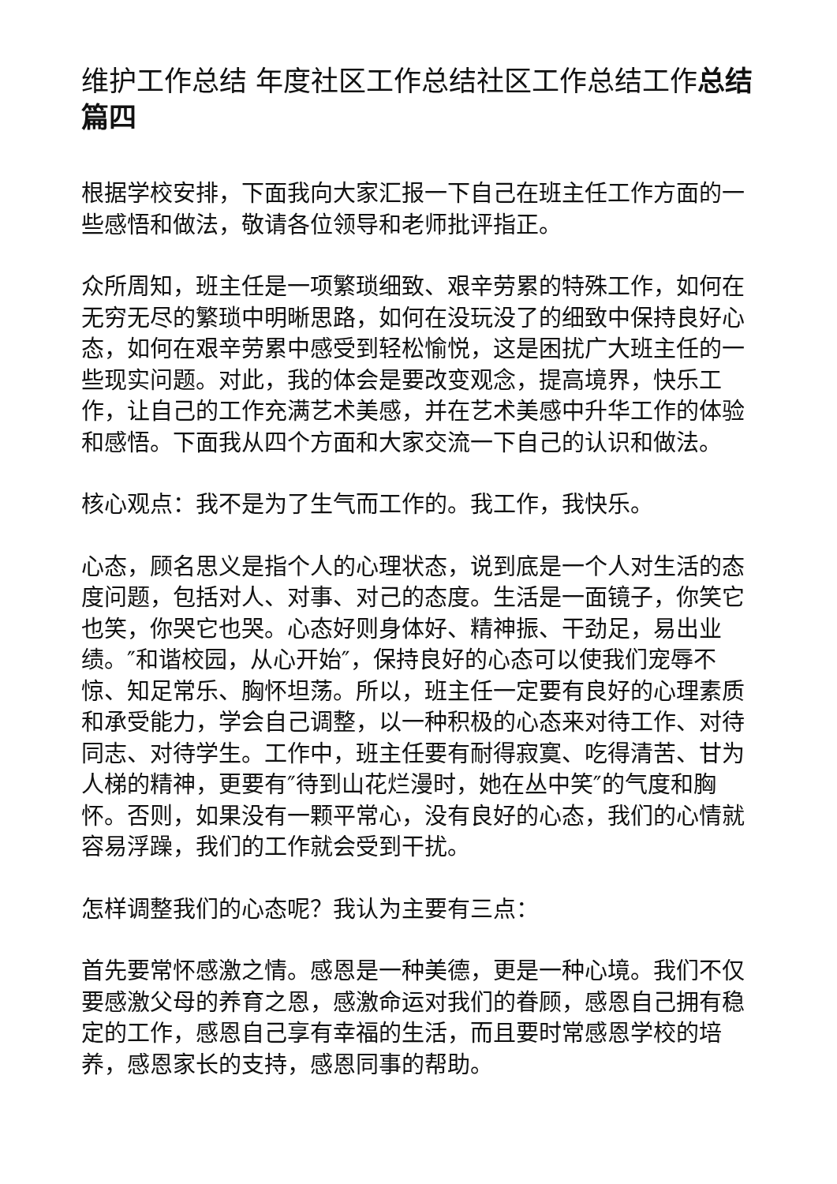维护工作总结 年度社区工作总结社区工作总结工作总结篇四
根据学校安排，下面我向大家汇报一下自己在班主任工作方面的一些感悟和做法，敬请各位领导和老师批评指正。
众所周知，班主任是一项繁琐细致、艰辛劳累的特殊工作，如何在无穷无尽的繁琐中明晰思路，如何在没玩没了的细致中保持良好心态，如何在艰辛劳累中感受到轻松愉悦，这是困扰广大班主任的一些现实问题。对此，我的体会是要改变观念，提高境界，快乐工作，让自己的工作充满艺术美感，并在艺术美感中升华工作的体验和感悟。下面我从四个方面和大家交流一下自己的认识和做法。
核心观点：我不是为了生气而工作的。我工作，我快乐。
心态，顾名思义是指个人的心理状态，说到底是一个人对生活的态度问题，包括对人、对事、对己的态度。生活是一面镜子，你笑它也笑，你哭它也哭。心态好则身体好、精神振、干劲足，易出业绩。″和谐校园，从心开始″，保持良好的心态可以使我们宠辱不惊、知足常乐、胸怀坦荡。所以，班主任一定要有良好的心理素质和承受能力，学会自己调整，以一种积极的心态来对待工作、对待同志、对待学生。工作中，班主任要有耐得寂寞、吃得清苦、甘为人梯的精神，更要有″待到山花烂漫时，她在丛中笑″的气度和胸怀。否则，如果没有一颗平常心，没有良好的心态，我们的心情就容易浮躁，我们的工作就会受到干扰。
怎样调整我们的心态呢？我认为主要有三点：
首先要常怀感激之情。感恩是一种美德，更是一种心境。我们不仅要感激父母的养育之恩，感激命运对我们的眷顾，感恩自己拥有稳定的工作，感恩自己享有幸福的生活，而且要时常感恩学校的培养，感恩家长的支持，感恩同事的帮助。